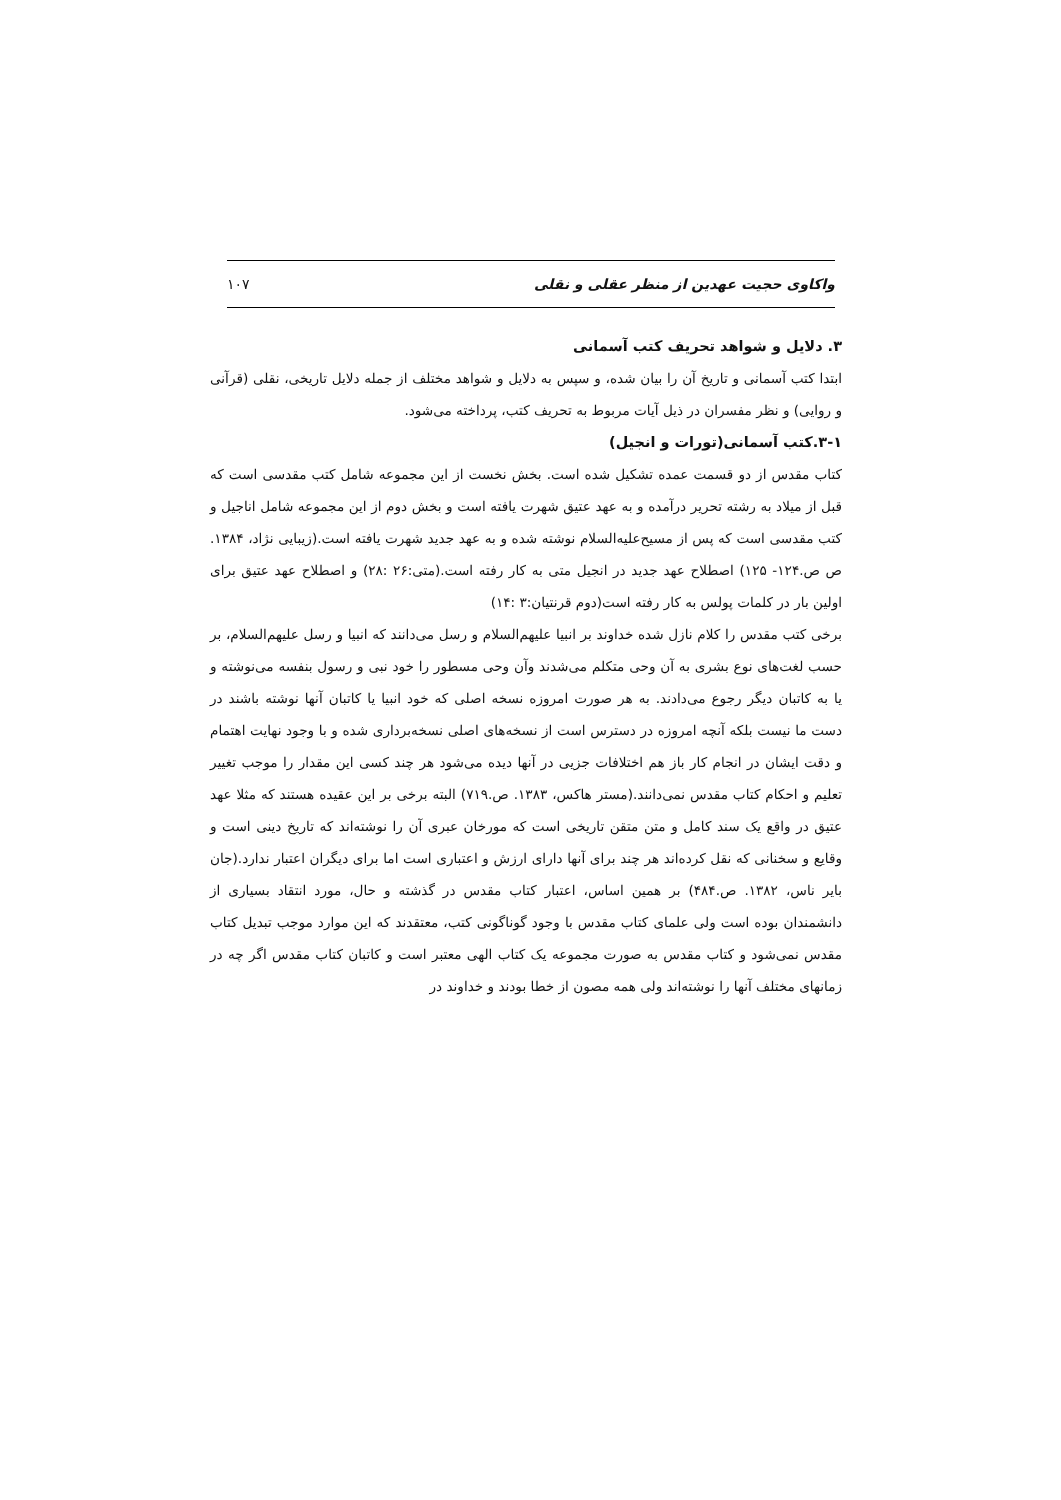واکاوی حجیت عهدین از منظر عقلی و نقلی ۱۰۷
۳. دلایل و شواهد تحریف کتب آسمانی
ابتدا کتب آسمانی و تاریخ آن را بیان شده، و سپس به دلایل و شواهد مختلف از جمله دلایل تاریخی، نقلی (قرآنی و روایی) و نظر مفسران در ذیل آیات مربوط به تحریف کتب، پرداخته می‌شود.
۳-۱.کتب آسمانی(تورات و انجیل)
کتاب مقدس از دو قسمت عمده تشکیل شده است. بخش نخست از این مجموعه شامل کتب مقدسی است که قبل از میلاد به رشته تحریر درآمده و به عهد عتیق شهرت یافته است و بخش دوم از این مجموعه شامل اناجیل و کتب مقدسی است که پس از مسیح‌علیه‌السلام نوشته شده و به عهد جدید شهرت یافته است.(زیبایی نژاد، ۱۳۸۴. ص ص.۱۲۴- ۱۲۵) اصطلاح عهد جدید در انجیل متی به کار رفته است.(متی:۲۶ :۲۸) و اصطلاح عهد عتیق برای اولین بار در کلمات پولس به کار رفته است(دوم قرنتیان:۳ :۱۴)
برخی کتب مقدس را کلام نازل شده خداوند بر انبیا علیهم‌السلام و رسل می‌دانند که انبیا و رسل علیهم‌السلام، بر حسب لغت‌های نوع بشری به آن وحی متکلم می‌شدند وآن وحی مسطور را خود نبی و رسول بنفسه می‌نوشته و یا به کاتبان دیگر رجوع می‌دادند. به هر صورت امروزه نسخه اصلی که خود انبیا یا کاتبان آنها نوشته باشند در دست ما نیست بلکه آنچه امروزه در دسترس است از نسخه‌های اصلی نسخه‌برداری شده و با وجود نهایت اهتمام و دقت ایشان در انجام کار باز هم اختلافات جزیی در آنها دیده می‌شود هر چند کسی این مقدار را موجب تغییر تعلیم و احکام کتاب مقدس نمی‌دانند.(مستر هاکس، ۱۳۸۳. ص.۷۱۹) البته برخی بر این عقیده هستند که مثلا عهد عتیق در واقع یک سند کامل و متن متقن تاریخی است که مورخان عبری آن را نوشته‌اند که تاریخ دینی است و وقایع و سخنانی که نقل کرده‌اند هر چند برای آنها دارای ارزش و اعتباری است اما برای دیگران اعتبار ندارد.(جان بایر ناس، ۱۳۸۲. ص.۴۸۴) بر همین اساس، اعتبار کتاب مقدس در گذشته و حال، مورد انتقاد بسیاری از دانشمندان بوده است ولی علمای کتاب مقدس با وجود گوناگونی کتب، معتقدند که این موارد موجب تبدیل کتاب مقدس نمی‌شود و کتاب مقدس به صورت مجموعه یک کتاب الهی معتبر است و کاتبان کتاب مقدس اگر چه در زمانهای مختلف آنها را نوشته‌اند ولی همه مصون از خطا بودند و خداوند در